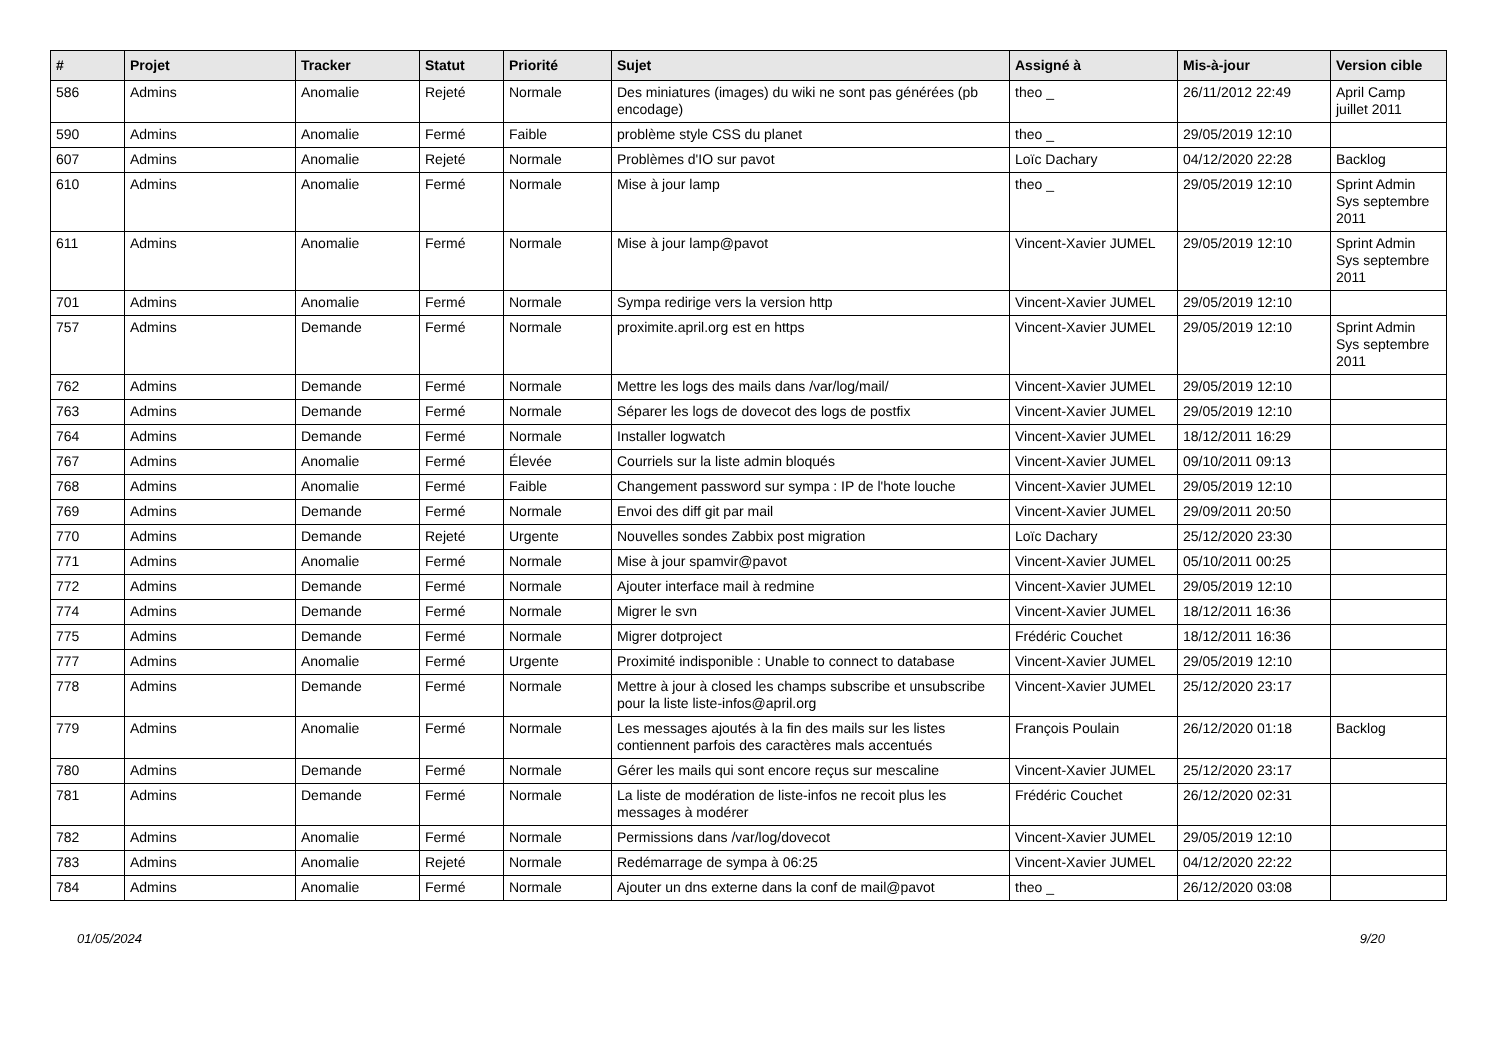| # | Projet | Tracker | Statut | Priorité | Sujet | Assigné à | Mis-à-jour | Version cible |
| --- | --- | --- | --- | --- | --- | --- | --- | --- |
| 586 | Admins | Anomalie | Rejeté | Normale | Des miniatures (images) du wiki ne sont pas générées (pb encodage) | theo _ | 26/11/2012 22:49 | April Camp juillet 2011 |
| 590 | Admins | Anomalie | Fermé | Faible | problème style CSS du planet | theo _ | 29/05/2019 12:10 | |
| 607 | Admins | Anomalie | Rejeté | Normale | Problèmes d'IO sur pavot | Loïc Dachary | 04/12/2020 22:28 | Backlog |
| 610 | Admins | Anomalie | Fermé | Normale | Mise à jour lamp | theo _ | 29/05/2019 12:10 | Sprint Admin Sys septembre 2011 |
| 611 | Admins | Anomalie | Fermé | Normale | Mise à jour lamp@pavot | Vincent-Xavier JUMEL | 29/05/2019 12:10 | Sprint Admin Sys septembre 2011 |
| 701 | Admins | Anomalie | Fermé | Normale | Sympa redirige vers la version http | Vincent-Xavier JUMEL | 29/05/2019 12:10 | |
| 757 | Admins | Demande | Fermé | Normale | proximite.april.org est en https | Vincent-Xavier JUMEL | 29/05/2019 12:10 | Sprint Admin Sys septembre 2011 |
| 762 | Admins | Demande | Fermé | Normale | Mettre les logs des mails dans /var/log/mail/ | Vincent-Xavier JUMEL | 29/05/2019 12:10 | |
| 763 | Admins | Demande | Fermé | Normale | Séparer les logs de dovecot des logs de postfix | Vincent-Xavier JUMEL | 29/05/2019 12:10 | |
| 764 | Admins | Demande | Fermé | Normale | Installer logwatch | Vincent-Xavier JUMEL | 18/12/2011 16:29 | |
| 767 | Admins | Anomalie | Fermé | Élevée | Courriels sur la liste admin bloqués | Vincent-Xavier JUMEL | 09/10/2011 09:13 | |
| 768 | Admins | Anomalie | Fermé | Faible | Changement password sur sympa : IP de l'hote louche | Vincent-Xavier JUMEL | 29/05/2019 12:10 | |
| 769 | Admins | Demande | Fermé | Normale | Envoi des diff git par mail | Vincent-Xavier JUMEL | 29/09/2011 20:50 | |
| 770 | Admins | Demande | Rejeté | Urgente | Nouvelles sondes Zabbix post migration | Loïc Dachary | 25/12/2020 23:30 | |
| 771 | Admins | Anomalie | Fermé | Normale | Mise à jour spamvir@pavot | Vincent-Xavier JUMEL | 05/10/2011 00:25 | |
| 772 | Admins | Demande | Fermé | Normale | Ajouter interface mail à redmine | Vincent-Xavier JUMEL | 29/05/2019 12:10 | |
| 774 | Admins | Demande | Fermé | Normale | Migrer le svn | Vincent-Xavier JUMEL | 18/12/2011 16:36 | |
| 775 | Admins | Demande | Fermé | Normale | Migrer dotproject | Frédéric Couchet | 18/12/2011 16:36 | |
| 777 | Admins | Anomalie | Fermé | Urgente | Proximité indisponible : Unable to connect to database | Vincent-Xavier JUMEL | 29/05/2019 12:10 | |
| 778 | Admins | Demande | Fermé | Normale | Mettre à jour à closed les champs subscribe et unsubscribe pour la liste liste-infos@april.org | Vincent-Xavier JUMEL | 25/12/2020 23:17 | |
| 779 | Admins | Anomalie | Fermé | Normale | Les messages ajoutés à la fin des mails sur les listes contiennent parfois des caractères mals accentués | François Poulain | 26/12/2020 01:18 | Backlog |
| 780 | Admins | Demande | Fermé | Normale | Gérer les mails qui sont encore reçus sur mescaline | Vincent-Xavier JUMEL | 25/12/2020 23:17 | |
| 781 | Admins | Demande | Fermé | Normale | La liste de modération de liste-infos ne recoit plus les messages à modérer | Frédéric Couchet | 26/12/2020 02:31 | |
| 782 | Admins | Anomalie | Fermé | Normale | Permissions dans /var/log/dovecot | Vincent-Xavier JUMEL | 29/05/2019 12:10 | |
| 783 | Admins | Anomalie | Rejeté | Normale | Redémarrage de sympa à 06:25 | Vincent-Xavier JUMEL | 04/12/2020 22:22 | |
| 784 | Admins | Anomalie | Fermé | Normale | Ajouter un dns externe dans la conf de mail@pavot | theo _ | 26/12/2020 03:08 | |
01/05/2024 9/20